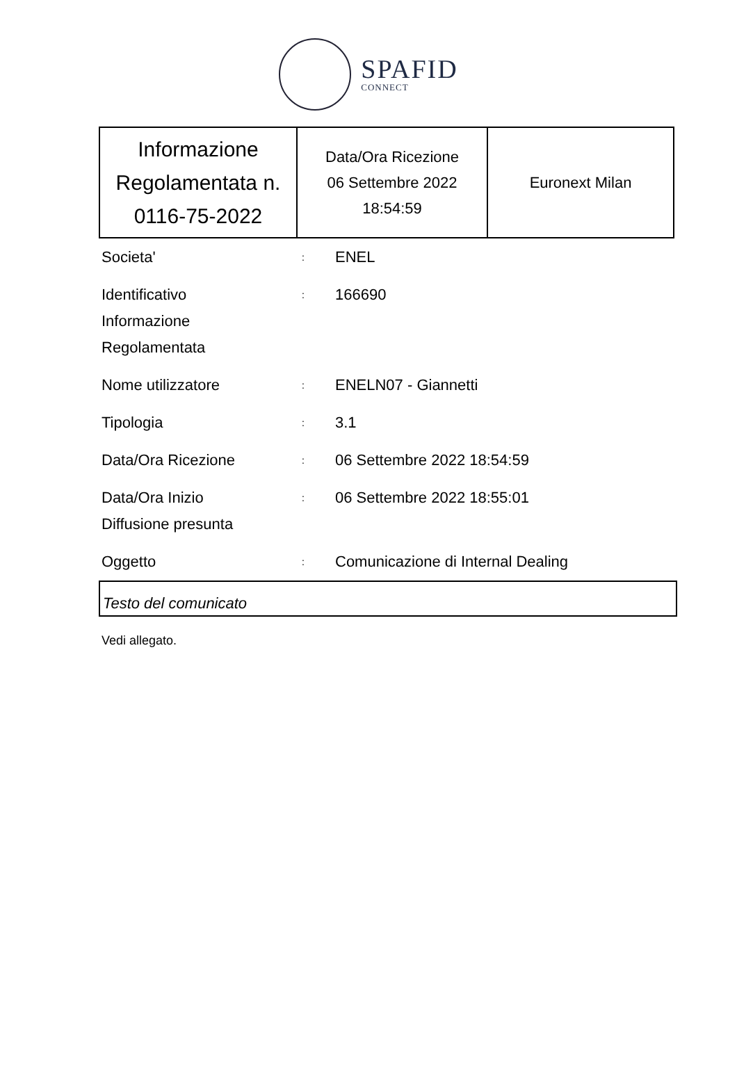SPAFID
CONNECT
| Informazione Regolamentata n. 0116-75-2022 | Data/Ora Ricezione 06 Settembre 2022 18:54:59 | Euronext Milan |
| Societa' | : | ENEL |
| Identificativo Informazione Regolamentata | : | 166690 |
| Nome utilizzatore | : | ENELN07 - Giannetti |
| Tipologia | : | 3.1 |
| Data/Ora Ricezione | : | 06 Settembre 2022 18:54:59 |
| Data/Ora Inizio Diffusione presunta | : | 06 Settembre 2022 18:55:01 |
| Oggetto | : | Comunicazione di Internal Dealing |
Testo del comunicato
Vedi allegato.